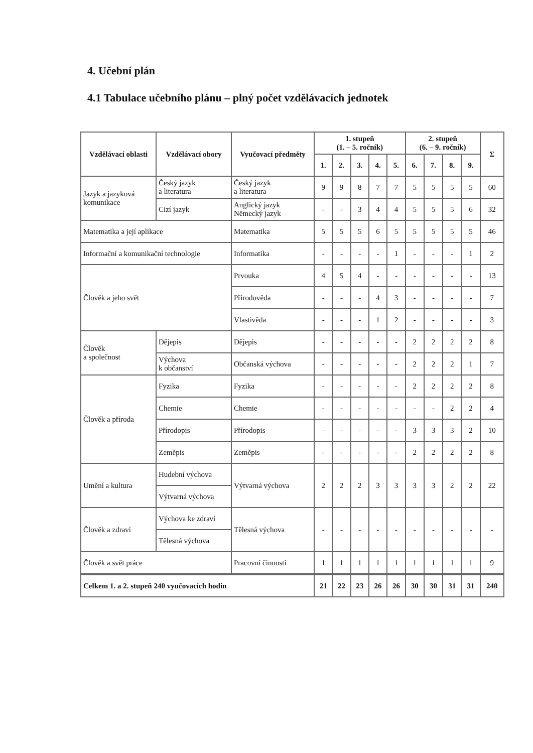4. Učební plán
4.1 Tabulace učebního plánu – plný počet vzdělávacích jednotek
| Vzdělávací oblasti | Vzdělávací obory | Vyučovací předměty | 1. stupeň (1. – 5. ročník) | | | | | 2. stupeň (6. – 9. ročník) | | | | Σ |
| --- | --- | --- | --- | --- | --- | --- | --- | --- | --- | --- | --- | --- |
| | | | 1. | 2. | 3. | 4. | 5. | 6. | 7. | 8. | 9. | |
| Jazyk a jazyková komunikace | Český jazyk a literatura | Český jazyk a literatura | 9 | 9 | 8 | 7 | 7 | 5 | 5 | 5 | 5 | 60 |
| | Cizí jazyk | Anglický jazyk Německý jazyk | - | - | 3 | 4 | 4 | 5 | 5 | 5 | 6 | 32 |
| Matematika a její aplikace | | Matematika | 5 | 5 | 5 | 6 | 5 | 5 | 5 | 5 | 5 | 46 |
| Informační a komunikační technologie | | Informatika | - | - | - | - | 1 | - | - | - | 1 | 2 |
| Člověk a jeho svět | | Prvouka | 4 | 5 | 4 | - | - | - | - | - | - | 13 |
| | | Přírodověda | - | - | - | 4 | 3 | - | - | - | - | 7 |
| | | Vlastivěda | - | - | - | 1 | 2 | - | - | - | - | 3 |
| Člověk a společnost | Dějepis | Dějepis | - | - | - | - | - | 2 | 2 | 2 | 2 | 8 |
| | Výchova k občanství | Občanská výchova | - | - | - | - | - | 2 | 2 | 2 | 1 | 7 |
| Člověk a příroda | Fyzika | Fyzika | - | - | - | - | - | 2 | 2 | 2 | 2 | 8 |
| | Chemie | Chemie | - | - | - | - | - | - | - | 2 | 2 | 4 |
| | Přírodopis | Přírodopis | - | - | - | - | - | 3 | 3 | 3 | 2 | 10 |
| | Zeměpis | Zeměpis | - | - | - | - | - | 2 | 2 | 2 | 2 | 8 |
| Umění a kultura | Hudební výchova | Výtvarná výchova | 2 | 2 | 2 | 3 | 3 | 3 | 3 | 2 | 2 | 22 |
| | Výtvarná výchova | | | | | | | | | | | |
| Člověk a zdraví | Výchova ke zdraví | Tělesná výchova | - | - | - | - | - | - | - | - | - | - |
| | Tělesná výchova | | | | | | | | | | | |
| Člověk a svět práce | | Pracovní činnosti | 1 | 1 | 1 | 1 | 1 | 1 | 1 | 1 | 1 | 9 |
| Celkem 1. a 2. stupeň 240 vyučovacích hodin | | | 21 | 22 | 23 | 26 | 26 | 30 | 30 | 31 | 31 | 240 |